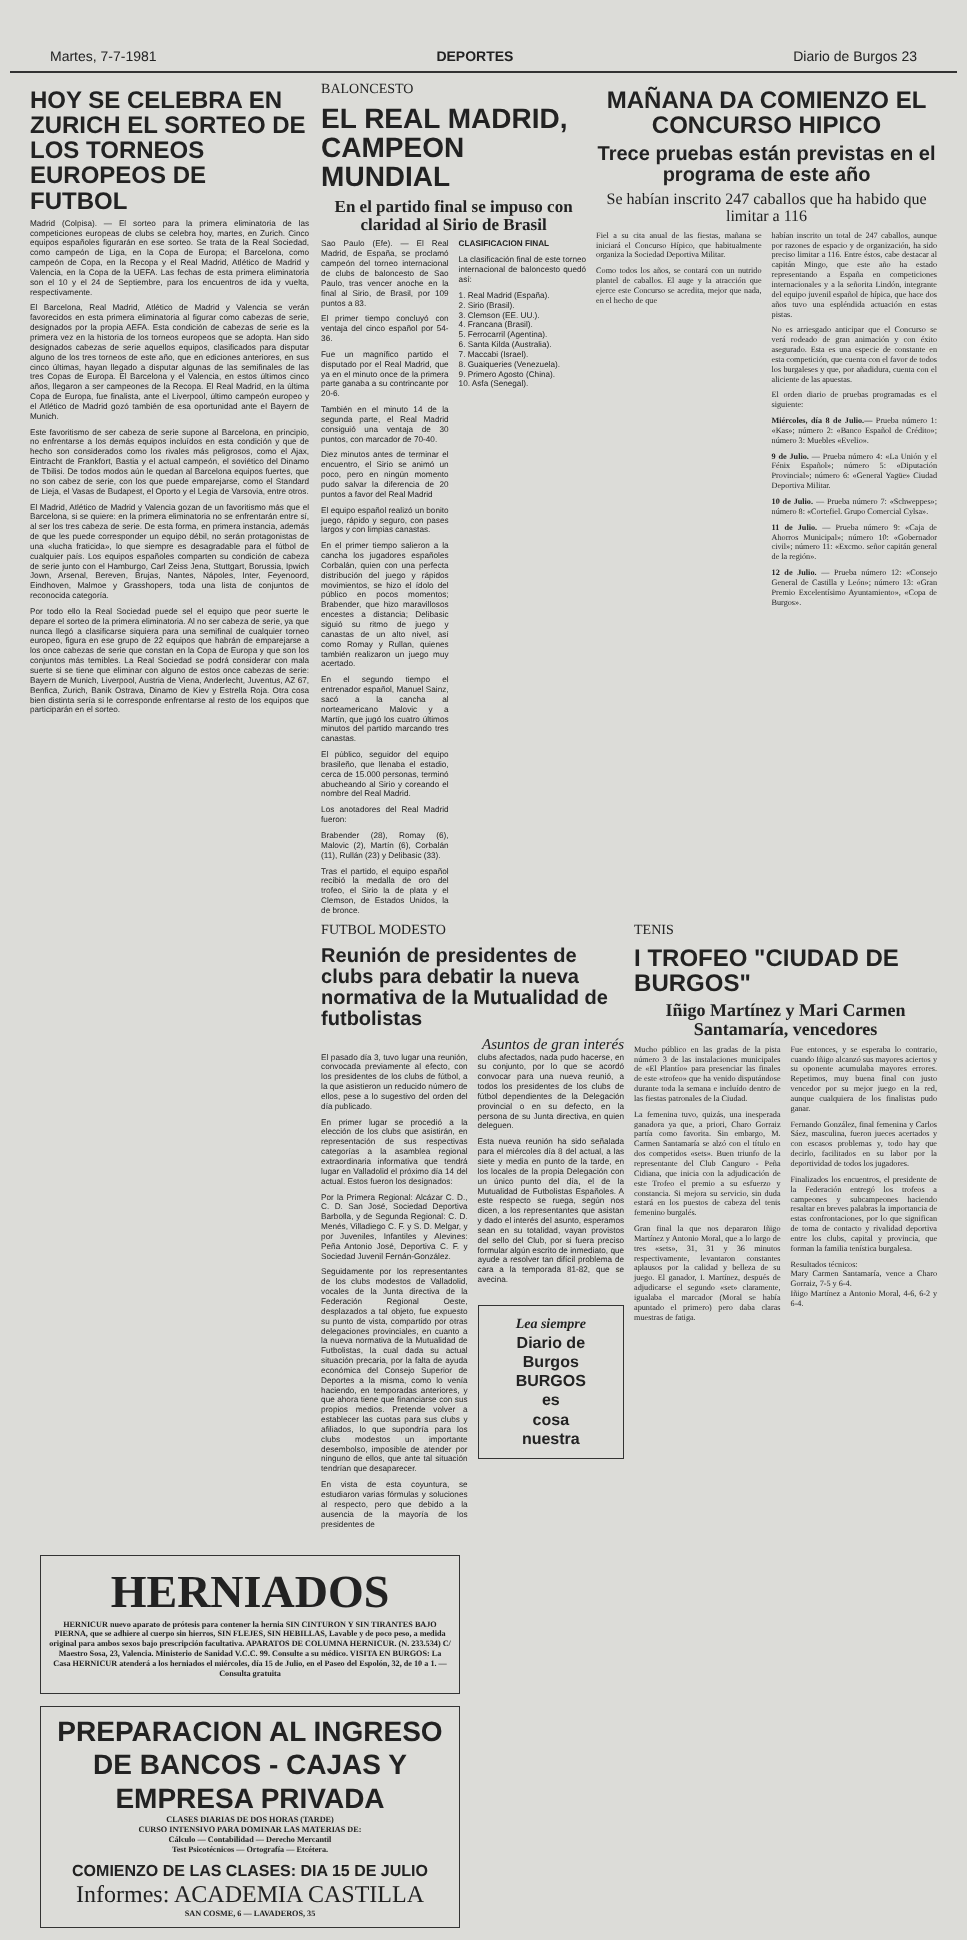Martes, 7-7-1981 DEPORTES Diario de Burgos 23
HOY SE CELEBRA EN ZURICH EL SORTEO DE LOS TORNEOS EUROPEOS DE FUTBOL
Madrid (Colpisa). — El sorteo para la primera eliminatoria de las competiciones europeas de clubs se celebra hoy, martes, en Zurich. Cinco equipos españoles figurarán en ese sorteo. Se trata de la Real Sociedad, como campeón de Liga, en la Copa de Europa; el Barcelona, como campeón de Copa, en la Recopa y el Real Madrid, Atlético de Madrid y Valencia, en la Copa de la UEFA. Las fechas de esta primera eliminatoria son el 10 y el 24 de Septiembre, para los encuentros de ida y vuelta, respectivamente.
El Barcelona, Real Madrid, Atlético de Madrid y Valencia se verán favorecidos en esta primera eliminatoria al figurar como cabezas de serie, designados por la propia AEFA. Esta condición de cabezas de serie es la primera vez en la historia de los torneos europeos que se adopta. Han sido designados cabezas de serie aquellos equipos, clasificados para disputar alguno de los tres torneos de este año, que en ediciones anteriores, en sus cinco últimas, hayan llegado a disputar algunas de las semifinales de las tres Copas de Europa. El Barcelona y el Valencia, en estos últimos cinco años, llegaron a ser campeones de la Recopa. El Real Madrid, en la última Copa de Europa, fue finalista, ante el Liverpool, último campeón europeo y el Atlético de Madrid gozó también de esa oportunidad ante el Bayern de Munich.
Este favoritismo de ser cabeza de serie supone al Barcelona, en principio, no enfrentarse a los demás equipos incluídos en esta condición y que de hecho son considerados como los rivales más peligrosos, como el Ajax, Eintracht de Frankfort, Bastia y el actual campeón, el soviético del Dinamo de Tbilisi. De todos modos aún le quedan al Barcelona equipos fuertes, que no son cabez de serie, con los que puede emparejarse, como el Standard de Lieja, el Vasas de Budapest, el Oporto y el Legia de Varsovia, entre otros.
El Madrid, Atlético de Madrid y Valencia gozan de un favoritismo más que el Barcelona, si se quiere: en la primera eliminatoria no se enfrentarán entre sí, al ser los tres cabeza de serie. De esta forma, en primera instancia, además de que les puede corresponder un equipo débil, no serán protagonistas de una «lucha fraticida», lo que siempre es desagradable para el fútbol de cualquier país. Los equipos españoles comparten su condición de cabeza de serie junto con el Hamburgo, Carl Zeiss Jena, Stuttgart, Borussia, Ipwich Jown, Arsenal, Bereven, Brujas, Nantes, Nápoles, Inter, Feyenoord, Eindhoven, Malmoe y Grasshopers, toda una lista de conjuntos de reconocida categoría.
Por todo ello la Real Sociedad puede sel el equipo que peor suerte le depare el sorteo de la primera eliminatoria. Al no ser cabeza de serie, ya que nunca llegó a clasificarse siquiera para una semifinal de cualquier torneo europeo, figura en ese grupo de 22 equipos que habrán de emparejarse a los once cabezas de serie que constan en la Copa de Europa y que son los conjuntos más temibles. La Real Sociedad se podrá considerar con mala suerte si se tiene que eliminar con alguno de estos once cabezas de serie: Bayern de Munich, Liverpool, Austria de Viena, Anderlecht, Juventus, AZ 67, Benfica, Zurich, Banik Ostrava, Dinamo de Kiev y Estrella Roja. Otra cosa bien distinta sería si le corresponde enfrentarse al resto de los equipos que participarán en el sorteo.
BALONCESTO
EL REAL MADRID, CAMPEON MUNDIAL
En el partido final se impuso con claridad al Sirio de Brasil
Sao Paulo (Efe). — El Real Madrid, de España, se proclamó campeón del torneo internacional de clubs de baloncesto de Sao Paulo, tras vencer anoche en la final al Sirio, de Brasil, por 109 puntos a 83.
El primer tiempo concluyó con ventaja del cinco español por 54-36.
Fue un magnífico partido el disputado por el Real Madrid, que ya en el minuto once de la primera parte ganaba a su contrincante por 20-6.
También en el minuto 14 de la segunda parte, el Real Madrid consiguió una ventaja de 30 puntos, con marcador de 70-40.
Diez minutos antes de terminar el encuentro, el Sirio se animó un poco, pero en ningún momento pudo salvar la diferencia de 20 puntos a favor del Real Madrid
El equipo español realizó un bonito juego, rápido y seguro, con pases largos y con limpias canastas.
En el primer tiempo salieron a la cancha los jugadores españoles Corbalán, quien con una perfecta distribución del juego y rápidos movimientos, se hizo el ídolo del público en pocos momentos; Brabender, que hizo maravillosos encestes a distancia; Delibasic siguió su ritmo de juego y canastas de un alto nivel, así como Romay y Rullan, quienes también realizaron un juego muy acertado.
En el segundo tiempo el entrenador español, Manuel Sainz, sacó a la cancha al norteamericano Malovic y a Martín, que jugó los cuatro últimos minutos del partido marcando tres canastas.
El público, seguidor del equipo brasileño, que llenaba el estadio, cerca de 15.000 personas, terminó abucheando al Sirio y coreando el nombre del Real Madrid.
Los anotadores del Real Madrid fueron:
Brabender (28), Romay (6), Malovic (2), Martín (6), Corbalán (11), Rullán (23) y Delibasic (33).
Tras el partido, el equipo español recibió la medalla de oro del trofeo, el Sirio la de plata y el Clemson, de Estados Unidos, la de bronce.
CLASIFICACION FINAL
La clasificación final de este torneo internacional de baloncesto quedó así:
1. Real Madrid (España).
2. Sirio (Brasil).
3. Clemson (EE. UU.).
4. Francana (Brasil).
5. Ferrocarril (Agentina).
6. Santa Kilda (Australia).
7. Maccabi (Israel).
8. Guaiqueries (Venezuela).
9. Primero Agosto (China).
10. Asfa (Senegal).
MAÑANA DA COMIENZO EL CONCURSO HIPICO
Trece pruebas están previstas en el programa de este año
Se habían inscrito 247 caballos que ha habido que limitar a 116
Fiel a su cita anual de las fiestas, mañana se iniciará el Concurso Hípico, que habitualmente organiza la Sociedad Deportiva Militar.
Como todos los años, se contará con un nutrido plantel de caballos. El auge y la atracción que ejerce este Concurso se acredita, mejor que nada, en el hecho de que
habían inscrito un total de 247 caballos, aunque por razones de espacio y de organización, ha sido preciso limitar a 116. Entre éstos, cabe destacar al capitán Mingo, que este año ha estado representando a España en competiciones internacionales y a la señorita Lindón, integrante del equipo juvenil español de hípica, que hace dos años tuvo una espléndida actuación en estas pistas.
No es arriesgado anticipar que el Concurso se verá rodeado de gran animación y con éxito asegurado. Esta es una especie de constante en esta competición, que cuenta con el favor de todos los burgaleses y que, por añadidura, cuenta con el aliciente de las apuestas.
El orden diario de pruebas programadas es el siguiente:
Miércoles, día 8 de Julio.— Prueba número 1: «Kas»; número 2: «Banco Español de Crédito»; número 3: Muebles «Evelio».
9 de Julio. — Prueba número 4: «La Unión y el Fénix Español»; número 5: «Diputación Provincial»; número 6: «General Yagüe» Ciudad Deportiva Militar.
10 de Julio. — Prueba número 7: «Schweppes»; número 8: «Cortefiel. Grupo Comercial Cylsa».
11 de Julio. — Prueba número 9: «Caja de Ahorros Municipal»; número 10: «Gobernador civil»; número 11: «Excmo. señor capitán general de la región».
12 de Julio. — Prueba número 12: «Consejo General de Castilla y León»; número 13: «Gran Premio Excelentísimo Ayuntamiento», «Copa de Burgos».
FUTBOL MODESTO
Reunión de presidentes de clubs para debatir la nueva normativa de la Mutualidad de futbolistas
Asuntos de gran interés
El pasado día 3, tuvo lugar una reunión, convocada previamente al efecto, con los presidentes de los clubs de fútbol, a la que asistieron un reducido número de ellos, pese a lo sugestivo del orden del día publicado.
En primer lugar se procedió a la elección de los clubs que asistirán, en representación de sus respectivas categorías a la asamblea regional extraordinaria informativa que tendrá lugar en Valladolid el próximo día 14 del actual. Estos fueron los designados:
Por la Primera Regional: Alcázar C. D., C. D. San José, Sociedad Deportiva Barbolla, y de Segunda Regional: C. D. Menés, Villadiego C. F. y S. D. Melgar, y por Juveniles, Infantiles y Alevines: Peña Antonio José, Deportiva C. F. y Sociedad Juvenil Fernán-González.
Seguidamente por los representantes de los clubs modestos de Valladolid, vocales de la Junta directiva de la Federación Regional Oeste, desplazados a tal objeto, fue expuesto su punto de vista, compartido por otras delegaciones provinciales, en cuanto a la nueva normativa de la Mutualidad de Futbolistas, la cual dada su actual situación precaria, por la falta de ayuda económica del Consejo Superior de Deportes a la misma, como lo venía haciendo, en temporadas anteriores, y que ahora tiene que financiarse con sus propios medios. Pretende volver a establecer las cuotas para sus clubs y afiliados, lo que supondría para los clubs modestos un importante desembolso, imposible de atender por ninguno de ellos, que ante tal situación tendrían que desaparecer.
En vista de esta coyuntura, se estudiaron varias fórmulas y soluciones al respecto, pero que debido a la ausencia de la mayoría de los presidentes de
clubs afectados, nada pudo hacerse, en su conjunto, por lo que se acordó convocar para una nueva reunió, a todos los presidentes de los clubs de fútbol dependientes de la Delegación provincial o en su defecto, en la persona de su Junta directiva, en quien deleguen.
Esta nueva reunión ha sido señalada para el miércoles día 8 del actual, a las siete y media en punto de la tarde, en los locales de la propia Delegación con un único punto del día, el de la Mutualidad de Futbolistas Españoles. A este respecto se ruega, según nos dicen, a los representantes que asistan y dado el interés del asunto, esperamos sean en su totalidad, vayan provistos del sello del Club, por si fuera preciso formular algún escrito de inmediato, que ayude a resolver tan difícil problema de cara a la temporada 81-82, que se avecina.
Lea siempre
Diario de Burgos
BURGOS
es
cosa
nuestra
TENIS
I TROFEO "CIUDAD DE BURGOS"
Iñigo Martínez y Mari Carmen Santamaría, vencedores
Mucho público en las gradas de la pista número 3 de las instalaciones municipales de «El Plantío» para presenciar las finales de este «trofeo» que ha venido disputándose durante toda la semana e incluído dentro de las fiestas patronales de la Ciudad.
La femenina tuvo, quizás, una inesperada ganadora ya que, a priori, Charo Gorraiz partía como favorita. Sin embargo, M. Carmen Santamaría se alzó con el título en dos competidos «sets». Buen triunfo de la representante del Club Canguro - Peña Cidiana, que inicia con la adjudicación de este Trofeo el premio a su esfuerzo y constancia. Si mejora su servicio, sin duda estará en los puestos de cabeza del tenis femenino burgalés.
Gran final la que nos depararon Iñigo Martínez y Antonio Moral, que a lo largo de tres «sets», 31, 31 y 36 minutos respectivamente, levantaron constantes aplausos por la calidad y belleza de su juego. El ganador, I. Martínez, después de adjudicarse el segundo «set» claramente, igualaba el marcador (Moral se había apuntado el primero) pero daba claras muestras de fatiga.
Fue entonces, y se esperaba lo contrario, cuando Iñigo alcanzó sus mayores aciertos y su oponente acumulaba mayores errores. Repetimos, muy buena final con justo vencedor por su mejor juego en la red, aunque cualquiera de los finalistas pudo ganar.
Fernando González, final femenina y Carlos Sáez, masculina, fueron jueces acertados y con escasos problemas y, todo hay que decirlo, facilitados en su labor por la deportividad de todos los jugadores.
Finalizados los encuentros, el presidente de la Federación entregó los trofeos a campeones y subcampeones haciendo resaltar en breves palabras la importancia de estas confrontaciones, por lo que significan de toma de contacto y rivalidad deportiva entre los clubs, capital y provincia, que forman la familia tenística burgalesa.
Resultados técnicos:
Mary Carmen Santamaría, vence a Charo Gorraiz, 7-5 y 6-4.
Iñigo Martínez a Antonio Moral, 4-6, 6-2 y 6-4.
HERNIADOS
HERNICUR nuevo aparato de prótesis para contener la hernia SIN CINTURON Y SIN TIRANTES BAJO PIERNA, que se adhiere al cuerpo sin hierros, SIN FLEJES, SIN HEBILLAS, Lavable y de poco peso, a medida original para ambos sexos bajo prescripción facultativa. APARATOS DE COLUMNA HERNICUR. (N. 233.534) C/ Maestro Sosa, 23, Valencia. Ministerio de Sanidad V.C.C. 99. Consulte a su médico. VISITA EN BURGOS: La Casa HERNICUR atenderá a los herniados el miércoles, día 15 de Julio, en el Paseo del Espolón, 32, de 10 a 1. — Consulta gratuita
PREPARACION AL INGRESO DE BANCOS - CAJAS Y EMPRESA PRIVADA
CLASES DIARIAS DE DOS HORAS (TARDE)
CURSO INTENSIVO PARA DOMINAR LAS MATERIAS DE:
Cálculo — Contabilidad — Derecho Mercantil
Test Psicotécnicos — Ortografía — Etcétera.
COMIENZO DE LAS CLASES: DIA 15 DE JULIO
Informes: ACADEMIA CASTILLA
SAN COSME, 6 — LAVADEROS, 35